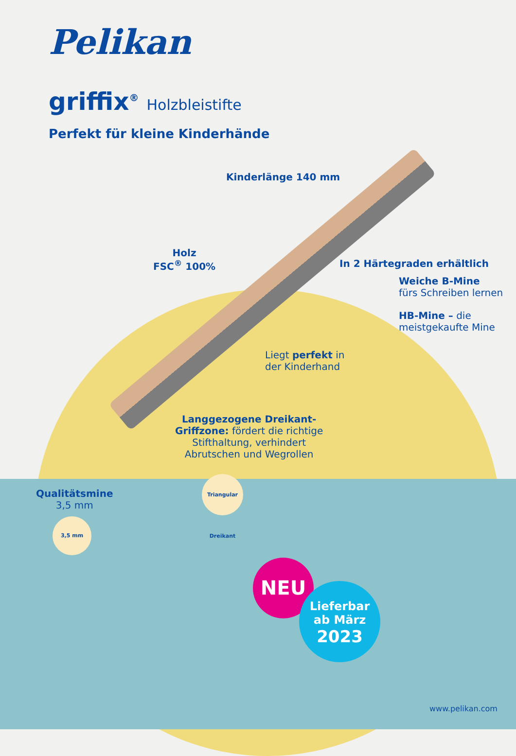Pelikan
griffix<sup>®</sup> Holzbleistifte
Perfekt für kleine Kinderhände
Kinderlänge 140 mm
Holz
FSC<sup>®</sup> 100%
In 2 Härtegraden erhältlich
Weiche B-Mine
fürs Schreiben lernen
HB-Mine – die
meistgekaufte Mine
Liegt perfekt in
der Kinderhand
Langgezogene Dreikant-
Griffzone: fördert die richtige
Stifthaltung, verhindert
Abrutschen und Wegrollen
Qualitätsmine
3,5 mm
Triangular Dreikant
3,5 mm
NEU
Lieferbar
ab März
2023
www.pelikan.com